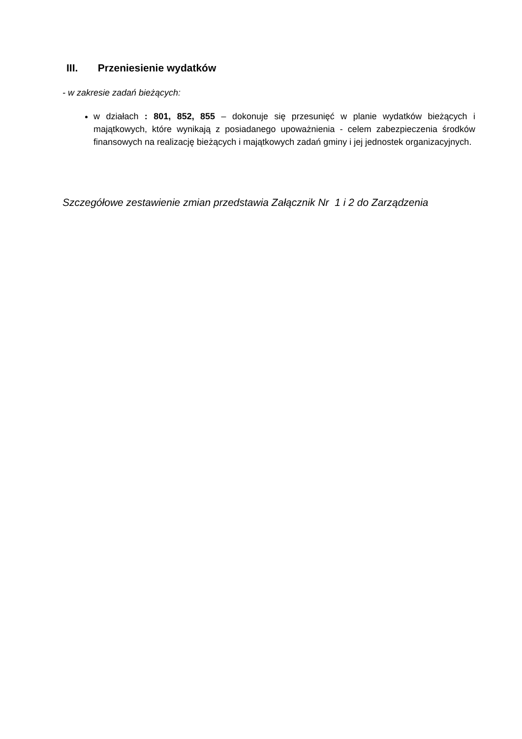III. Przeniesienie wydatków
- w zakresie zadań bieżących:
w działach : 801, 852, 855 – dokonuje się przesunięć w planie wydatków bieżących i majątkowych, które wynikają z posiadanego upoważnienia - celem zabezpieczenia środków finansowych na realizację bieżących i majątkowych zadań gminy i jej jednostek organizacyjnych.
Szczegółowe zestawienie zmian przedstawia Załącznik Nr 1 i 2 do Zarządzenia